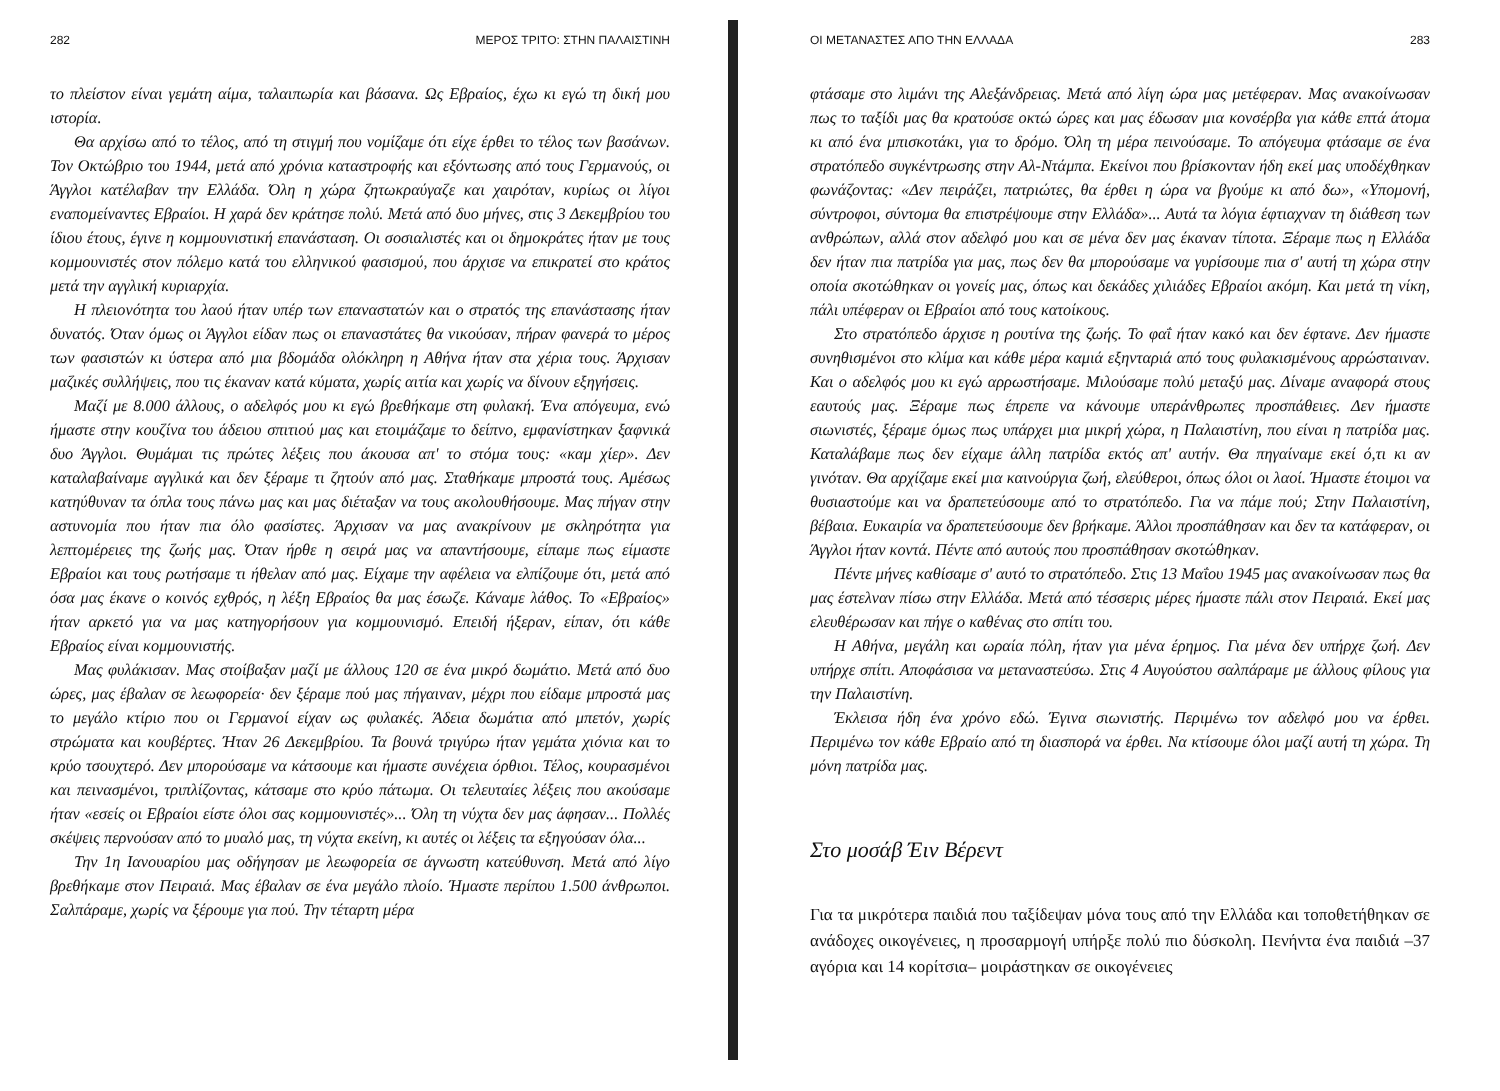282 ΜΕΡΟΣ ΤΡΙΤΟ: ΣΤΗΝ ΠΑΛΑΙΣΤΙΝΗ
το πλείστον είναι γεμάτη αίμα, ταλαιπωρία και βάσανα. Ως Εβραίος, έχω κι εγώ τη δική μου ιστορία.
Θα αρχίσω από το τέλος, από τη στιγμή που νομίζαμε ότι είχε έρθει το τέλος των βασάνων. Τον Οκτώβριο του 1944, μετά από χρόνια καταστροφής και εξόντωσης από τους Γερμανούς, οι Άγγλοι κατέλαβαν την Ελλάδα. Όλη η χώρα ζητωκραύγαζε και χαιρόταν, κυρίως οι λίγοι εναπομείναντες Εβραίοι. Η χαρά δεν κράτησε πολύ. Μετά από δυο μήνες, στις 3 Δεκεμβρίου του ίδιου έτους, έγινε η κομμουνιστική επανάσταση. Οι σοσιαλιστές και οι δημοκράτες ήταν με τους κομμουνιστές στον πόλεμο κατά του ελληνικού φασισμού, που άρχισε να επικρατεί στο κράτος μετά την αγγλική κυριαρχία.
Η πλειονότητα του λαού ήταν υπέρ των επαναστατών και ο στρατός της επανάστασης ήταν δυνατός. Όταν όμως οι Άγγλοι είδαν πως οι επαναστάτες θα νικούσαν, πήραν φανερά το μέρος των φασιστών κι ύστερα από μια βδομάδα ολόκληρη η Αθήνα ήταν στα χέρια τους. Άρχισαν μαζικές συλλήψεις, που τις έκαναν κατά κύματα, χωρίς αιτία και χωρίς να δίνουν εξηγήσεις.
Μαζί με 8.000 άλλους, ο αδελφός μου κι εγώ βρεθήκαμε στη φυλακή. Ένα απόγευμα, ενώ ήμαστε στην κουζίνα του άδειου σπιτιού μας και ετοιμάζαμε το δείπνο, εμφανίστηκαν ξαφνικά δυο Άγγλοι. Θυμάμαι τις πρώτες λέξεις που άκουσα απ' το στόμα τους: «καμ χίερ». Δεν καταλαβαίναμε αγγλικά και δεν ξέραμε τι ζητούν από μας. Σταθήκαμε μπροστά τους. Αμέσως κατηύθυναν τα όπλα τους πάνω μας και μας διέταξαν να τους ακολουθήσουμε. Μας πήγαν στην αστυνομία που ήταν πια όλο φασίστες. Άρχισαν να μας ανακρίνουν με σκληρότητα για λεπτομέρειες της ζωής μας. Όταν ήρθε η σειρά μας να απαντήσουμε, είπαμε πως είμαστε Εβραίοι και τους ρωτήσαμε τι ήθελαν από μας. Είχαμε την αφέλεια να ελπίζουμε ότι, μετά από όσα μας έκανε ο κοινός εχθρός, η λέξη Εβραίος θα μας έσωζε. Κάναμε λάθος. Το «Εβραίος» ήταν αρκετό για να μας κατηγορήσουν για κομμουνισμό. Επειδή ήξεραν, είπαν, ότι κάθε Εβραίος είναι κομμουνιστής.
Μας φυλάκισαν. Μας στοίβαξαν μαζί με άλλους 120 σε ένα μικρό δωμάτιο. Μετά από δυο ώρες, μας έβαλαν σε λεωφορεία· δεν ξέραμε πού μας πήγαιναν, μέχρι που είδαμε μπροστά μας το μεγάλο κτίριο που οι Γερμανοί είχαν ως φυλακές. Άδεια δωμάτια από μπετόν, χωρίς στρώματα και κουβέρτες. Ήταν 26 Δεκεμβρίου. Τα βουνά τριγύρω ήταν γεμάτα χιόνια και το κρύο τσουχτερό. Δεν μπορούσαμε να κάτσουμε και ήμαστε συνέχεια όρθιοι. Τέλος, κουρασμένοι και πεινασμένοι, τριπλίζοντας, κάτσαμε στο κρύο πάτωμα. Οι τελευταίες λέξεις που ακούσαμε ήταν «εσείς οι Εβραίοι είστε όλοι σας κομμουνιστές»... Όλη τη νύχτα δεν μας άφησαν... Πολλές σκέψεις περνούσαν από το μυαλό μας, τη νύχτα εκείνη, κι αυτές οι λέξεις τα εξηγούσαν όλα...
Την 1η Ιανουαρίου μας οδήγησαν με λεωφορεία σε άγνωστη κατεύθυνση. Μετά από λίγο βρεθήκαμε στον Πειραιά. Μας έβαλαν σε ένα μεγάλο πλοίο. Ήμαστε περίπου 1.500 άνθρωποι. Σαλπάραμε, χωρίς να ξέρουμε για πού. Την τέταρτη μέρα
ΟΙ ΜΕΤΑΝΑΣΤΕΣ ΑΠΟ ΤΗΝ ΕΛΛΑΔΑ 283
φτάσαμε στο λιμάνι της Αλεξάνδρειας. Μετά από λίγη ώρα μας μετέφεραν. Μας ανακοίνωσαν πως το ταξίδι μας θα κρατούσε οκτώ ώρες και μας έδωσαν μια κονσέρβα για κάθε επτά άτομα κι από ένα μπισκοτάκι, για το δρόμο. Όλη τη μέρα πεινούσαμε. Το απόγευμα φτάσαμε σε ένα στρατόπεδο συγκέντρωσης στην Αλ-Ντάμπα. Εκείνοι που βρίσκονταν ήδη εκεί μας υποδέχθηκαν φωνάζοντας: «Δεν πειράζει, πατριώτες, θα έρθει η ώρα να βγούμε κι από δω», «Υπομονή, σύντροφοι, σύντομα θα επιστρέψουμε στην Ελλάδα»... Αυτά τα λόγια έφτιαχναν τη διάθεση των ανθρώπων, αλλά στον αδελφό μου και σε μένα δεν μας έκαναν τίποτα. Ξέραμε πως η Ελλάδα δεν ήταν πια πατρίδα για μας, πως δεν θα μπορούσαμε να γυρίσουμε πια σ' αυτή τη χώρα στην οποία σκοτώθηκαν οι γονείς μας, όπως και δεκάδες χιλιάδες Εβραίοι ακόμη. Και μετά τη νίκη, πάλι υπέφεραν οι Εβραίοι από τους κατοίκους.
Στο στρατόπεδο άρχισε η ρουτίνα της ζωής. Το φαΐ ήταν κακό και δεν έφτανε. Δεν ήμαστε συνηθισμένοι στο κλίμα και κάθε μέρα καμιά εξηνταριά από τους φυλακισμένους αρρώσταιναν. Και ο αδελφός μου κι εγώ αρρωστήσαμε. Μιλούσαμε πολύ μεταξύ μας. Δίναμε αναφορά στους εαυτούς μας. Ξέραμε πως έπρεπε να κάνουμε υπεράνθρωπες προσπάθειες. Δεν ήμαστε σιωνιστές, ξέραμε όμως πως υπάρχει μια μικρή χώρα, η Παλαιστίνη, που είναι η πατρίδα μας. Καταλάβαμε πως δεν είχαμε άλλη πατρίδα εκτός απ' αυτήν. Θα πηγαίναμε εκεί ό,τι κι αν γινόταν. Θα αρχίζαμε εκεί μια καινούργια ζωή, ελεύθεροι, όπως όλοι οι λαοί. Ήμαστε έτοιμοι να θυσιαστούμε και να δραπετεύσουμε από το στρατόπεδο. Για να πάμε πού; Στην Παλαιστίνη, βέβαια. Ευκαιρία να δραπετεύσουμε δεν βρήκαμε. Άλλοι προσπάθησαν και δεν τα κατάφεραν, οι Άγγλοι ήταν κοντά. Πέντε από αυτούς που προσπάθησαν σκοτώθηκαν.
Πέντε μήνες καθίσαμε σ' αυτό το στρατόπεδο. Στις 13 Μαΐου 1945 μας ανακοίνωσαν πως θα μας έστελναν πίσω στην Ελλάδα. Μετά από τέσσερις μέρες ήμαστε πάλι στον Πειραιά. Εκεί μας ελευθέρωσαν και πήγε ο καθένας στο σπίτι του.
Η Αθήνα, μεγάλη και ωραία πόλη, ήταν για μένα έρημος. Για μένα δεν υπήρχε ζωή. Δεν υπήρχε σπίτι. Αποφάσισα να μεταναστεύσω. Στις 4 Αυγούστου σαλπάραμε με άλλους φίλους για την Παλαιστίνη.
Έκλεισα ήδη ένα χρόνο εδώ. Έγινα σιωνιστής. Περιμένω τον αδελφό μου να έρθει. Περιμένω τον κάθε Εβραίο από τη διασπορά να έρθει. Να κτίσουμε όλοι μαζί αυτή τη χώρα. Τη μόνη πατρίδα μας.
Στο μοσάβ Έιν Βέρεντ
Για τα μικρότερα παιδιά που ταξίδεψαν μόνα τους από την Ελλάδα και τοποθετήθηκαν σε ανάδοχες οικογένειες, η προσαρμογή υπήρξε πολύ πιο δύσκολη. Πενήντα ένα παιδιά –37 αγόρια και 14 κορίτσια– μοιράστηκαν σε οικογένειες